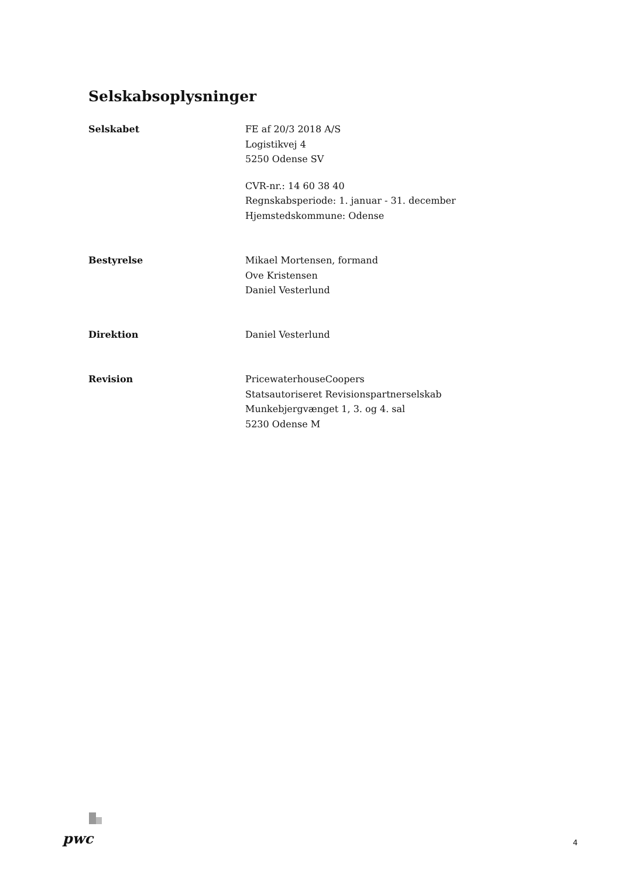Selskabsoplysninger
Selskabet FE af 20/3 2018 A/S
Logistikvej 4
5250 Odense SV
CVR-nr.: 14 60 38 40
Regnskabsperiode: 1. januar - 31. december
Hjemstedskommune: Odense
Bestyrelse Mikael Mortensen, formand
Ove Kristensen
Daniel Vesterlund
Direktion Daniel Vesterlund
Revision PricewaterhouseCoopers
Statsautoriseret Revisionspartnerselskab
Munkebjergvænget 1, 3. og 4. sal
5230 Odense M
pwc
4